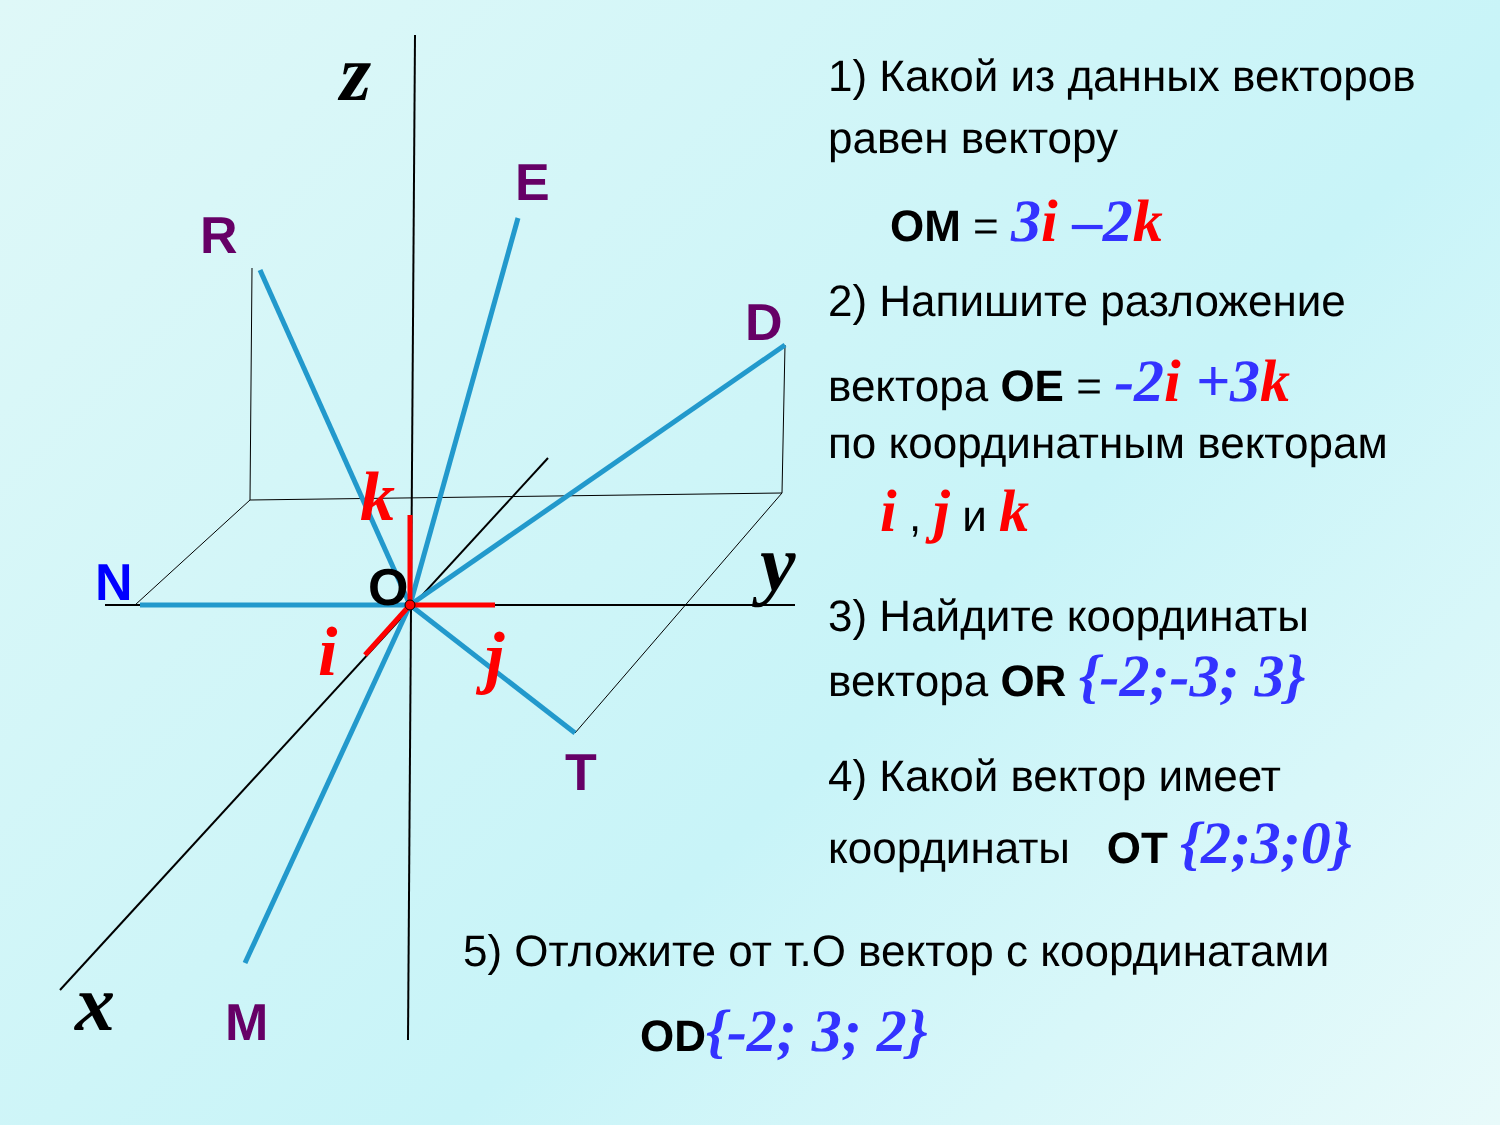R
E
D
T
M
N
O
z
y
x
k
i
j
1) Какой из данных векторов равен вектору
OM = 3i –2k
2) Напишите разложение
вектора OE = -2i +3k
по координатным векторам
i , j и k
3) Найдите координаты
вектора OR {-2;-3; 3}
4) Какой вектор имеет
координаты OT {2;3;0}
5) Отложите от т.О вектор с координатами
OD{-2; 3; 2}